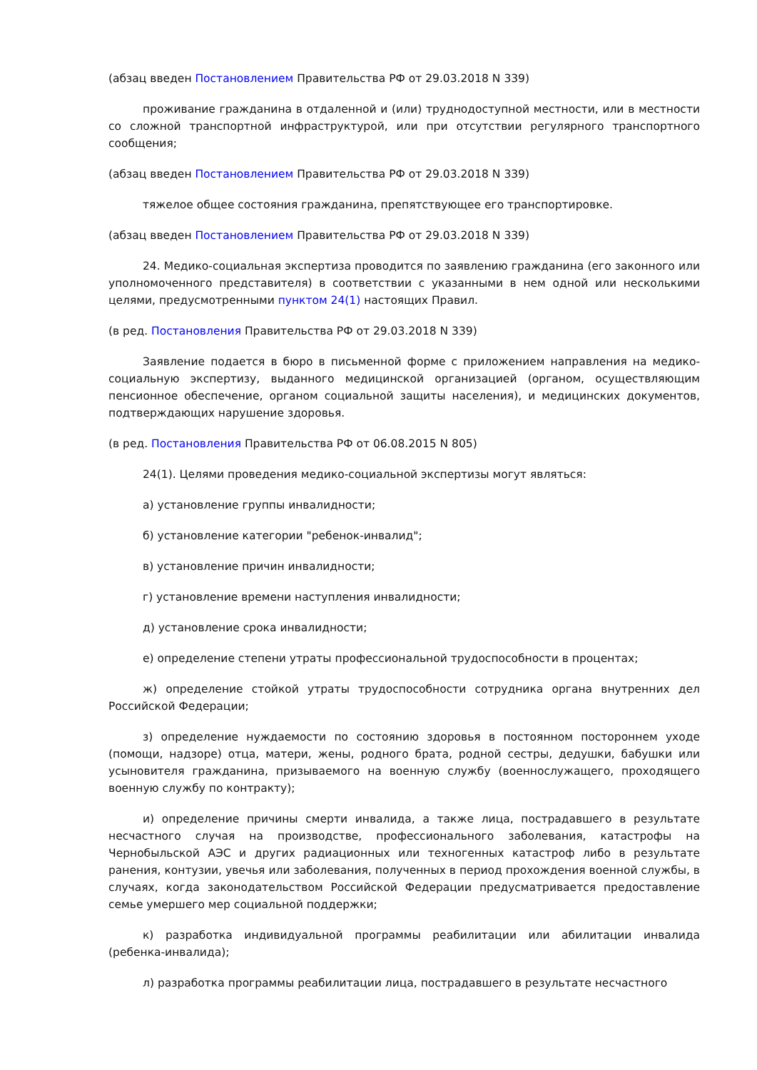(абзац введен Постановлением Правительства РФ от 29.03.2018 N 339)
проживание гражданина в отдаленной и (или) труднодоступной местности, или в местности со сложной транспортной инфраструктурой, или при отсутствии регулярного транспортного сообщения;
(абзац введен Постановлением Правительства РФ от 29.03.2018 N 339)
тяжелое общее состояния гражданина, препятствующее его транспортировке.
(абзац введен Постановлением Правительства РФ от 29.03.2018 N 339)
24. Медико-социальная экспертиза проводится по заявлению гражданина (его законного или уполномоченного представителя) в соответствии с указанными в нем одной или несколькими целями, предусмотренными пунктом 24(1) настоящих Правил.
(в ред. Постановления Правительства РФ от 29.03.2018 N 339)
Заявление подается в бюро в письменной форме с приложением направления на медико-социальную экспертизу, выданного медицинской организацией (органом, осуществляющим пенсионное обеспечение, органом социальной защиты населения), и медицинских документов, подтверждающих нарушение здоровья.
(в ред. Постановления Правительства РФ от 06.08.2015 N 805)
24(1). Целями проведения медико-социальной экспертизы могут являться:
а) установление группы инвалидности;
б) установление категории "ребенок-инвалид";
в) установление причин инвалидности;
г) установление времени наступления инвалидности;
д) установление срока инвалидности;
е) определение степени утраты профессиональной трудоспособности в процентах;
ж) определение стойкой утраты трудоспособности сотрудника органа внутренних дел Российской Федерации;
з) определение нуждаемости по состоянию здоровья в постоянном постороннем уходе (помощи, надзоре) отца, матери, жены, родного брата, родной сестры, дедушки, бабушки или усыновителя гражданина, призываемого на военную службу (военнослужащего, проходящего военную службу по контракту);
и) определение причины смерти инвалида, а также лица, пострадавшего в результате несчастного случая на производстве, профессионального заболевания, катастрофы на Чернобыльской АЭС и других радиационных или техногенных катастроф либо в результате ранения, контузии, увечья или заболевания, полученных в период прохождения военной службы, в случаях, когда законодательством Российской Федерации предусматривается предоставление семье умершего мер социальной поддержки;
к) разработка индивидуальной программы реабилитации или абилитации инвалида (ребенка-инвалида);
л) разработка программы реабилитации лица, пострадавшего в результате несчастного